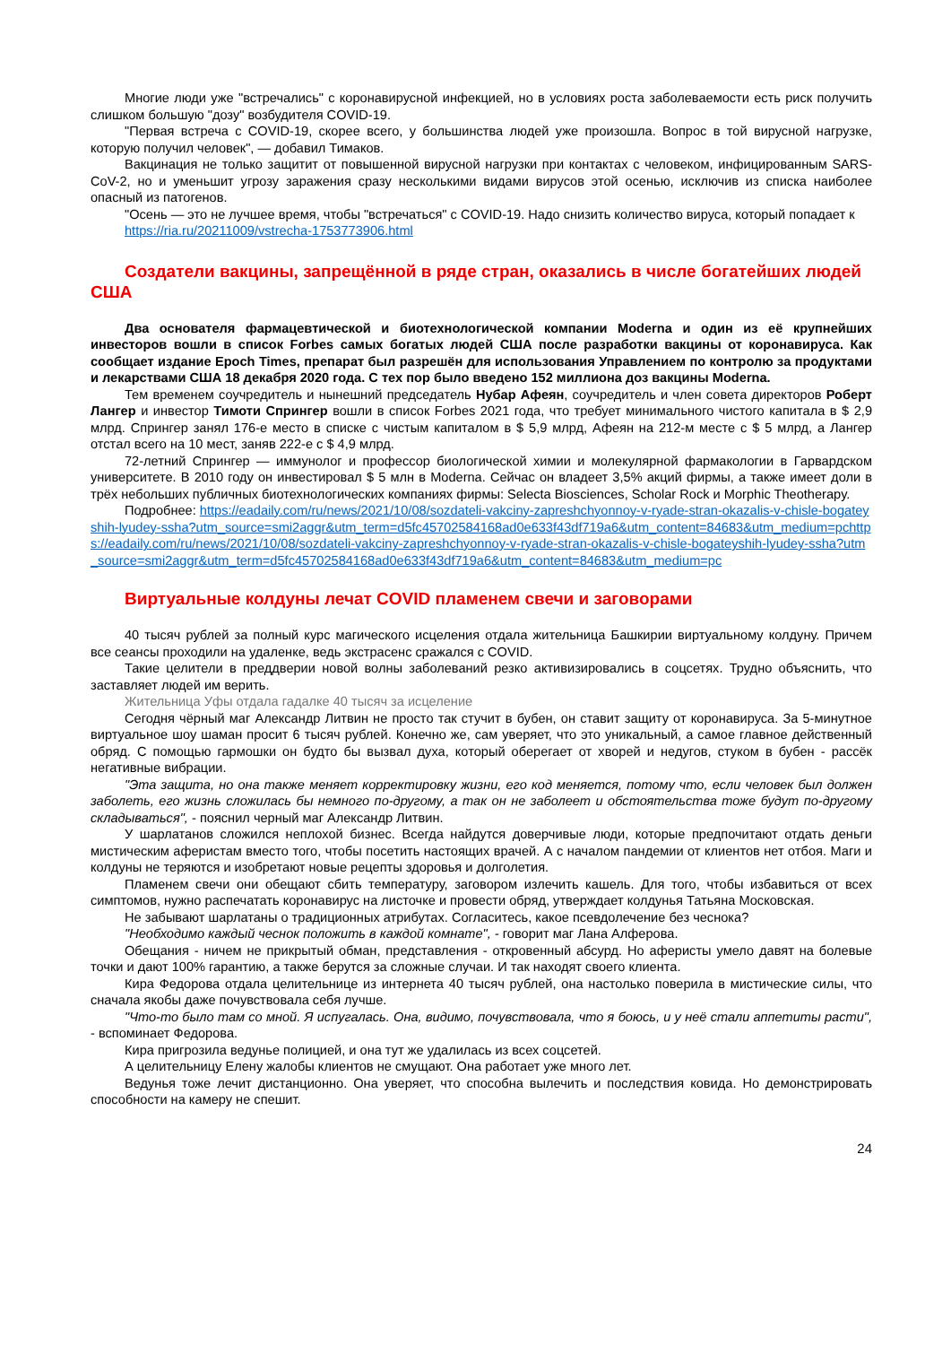Многие люди уже "встречались" с коронавирусной инфекцией, но в условиях роста заболеваемости есть риск получить слишком большую "дозу" возбудителя COVID-19.
"Первая встреча с COVID-19, скорее всего, у большинства людей уже произошла. Вопрос в той вирусной нагрузке, которую получил человек", — добавил Тимаков.
Вакцинация не только защитит от повышенной вирусной нагрузки при контактах с человеком, инфицированным SARS-CoV-2, но и уменьшит угрозу заражения сразу несколькими видами вирусов этой осенью, исключив из списка наиболее опасный из патогенов.
"Осень — это не лучшее время, чтобы "встречаться" с COVID-19. Надо снизить количество вируса, который попадает к
https://ria.ru/20211009/vstrecha-1753773906.html
Создатели вакцины, запрещённой в ряде стран, оказались в числе богатейших людей США
Два основателя фармацевтической и биотехнологической компании Moderna и один из её крупнейших инвесторов вошли в список Forbes самых богатых людей США после разработки вакцины от коронавируса. Как сообщает издание Epoch Times, препарат был разрешён для использования Управлением по контролю за продуктами и лекарствами США 18 декабря 2020 года. С тех пор было введено 152 миллиона доз вакцины Moderna.
Тем временем соучредитель и нынешний председатель Нубар Афеян, соучредитель и член совета директоров Роберт Лангер и инвестор Тимоти Спрингер вошли в список Forbes 2021 года, что требует минимального чистого капитала в $ 2,9 млрд. Спрингер занял 176-е место в списке с чистым капиталом в $ 5,9 млрд, Афеян на 212-м месте с $ 5 млрд, а Лангер отстал всего на 10 мест, заняв 222-е с $ 4,9 млрд.
72-летний Спрингер — иммунолог и профессор биологической химии и молекулярной фармакологии в Гарвардском университете. В 2010 году он инвестировал $ 5 млн в Moderna. Сейчас он владеет 3,5% акций фирмы, а также имеет доли в трёх небольших публичных биотехнологических компаниях фирмы: Selecta Biosciences, Scholar Rock и Morphic Theotherapy.
Подробнее: https://eadaily.com/ru/news/2021/10/08/sozdateli-vakciny-zapreshchyonnoy-v-ryade-stran-okazalis-v-chisle-bogateyshih-lyudey-ssha?utm_source=smi2aggr&utm_term=d5fc45702584168ad0e633f43df719a6&utm_content=84683&utm_medium=pchttps://eadaily.com/ru/news/2021/10/08/sozdateli-vakciny-zapreshchyonnoy-v-ryade-stran-okazalis-v-chisle-bogateyshih-lyudey-ssha?utm_source=smi2aggr&utm_term=d5fc45702584168ad0e633f43df719a6&utm_content=84683&utm_medium=pc
Виртуальные колдуны лечат COVID пламенем свечи и заговорами
40 тысяч рублей за полный курс магического исцеления отдала жительница Башкирии виртуальному колдуну. Причем все сеансы проходили на удаленке, ведь экстрасенс сражался с COVID.
Такие целители в преддверии новой волны заболеваний резко активизировались в соцсетях. Трудно объяснить, что заставляет людей им верить.
Жительница Уфы отдала гадалке 40 тысяч за исцеление
Сегодня чёрный маг Александр Литвин не просто так стучит в бубен, он ставит защиту от коронавируса. За 5-минутное виртуальное шоу шаман просит 6 тысяч рублей. Конечно же, сам уверяет, что это уникальный, а самое главное действенный обряд. С помощью гармошки он будто бы вызвал духа, который оберегает от хворей и недугов, стуком в бубен - рассёк негативные вибрации.
"Эта защита, но она также меняет корректировку жизни, его код меняется, потому что, если человек был должен заболеть, его жизнь сложилась бы немного по-другому, а так он не заболеет и обстоятельства тоже будут по-другому складываться", - пояснил черный маг Александр Литвин.
У шарлатанов сложился неплохой бизнес. Всегда найдутся доверчивые люди, которые предпочитают отдать деньги мистическим аферистам вместо того, чтобы посетить настоящих врачей. А с началом пандемии от клиентов нет отбоя. Маги и колдуны не теряются и изобретают новые рецепты здоровья и долголетия.
Пламенем свечи они обещают сбить температуру, заговором излечить кашель. Для того, чтобы избавиться от всех симптомов, нужно распечатать коронавирус на листочке и провести обряд, утверждает колдунья Татьяна Московская.
Не забывают шарлатаны о традиционных атрибутах. Согласитесь, какое псевдолечение без чеснока?
"Необходимо каждый чеснок положить в каждой комнате", - говорит маг Лана Алферова.
Обещания - ничем не прикрытый обман, представления - откровенный абсурд. Но аферисты умело давят на болевые точки и дают 100% гарантию, а также берутся за сложные случаи. И так находят своего клиента.
Кира Федорова отдала целительнице из интернета 40 тысяч рублей, она настолько поверила в мистические силы, что сначала якобы даже почувствовала себя лучше.
"Что-то было там со мной. Я испугалась. Она, видимо, почувствовала, что я боюсь, и у неё стали аппетиты расти", - вспоминает Федорова.
Кира пригрозила ведунье полицией, и она тут же удалилась из всех соцсетей.
А целительницу Елену жалобы клиентов не смущают. Она работает уже много лет.
Ведунья тоже лечит дистанционно. Она уверяет, что способна вылечить и последствия ковида. Но демонстрировать способности на камеру не спешит.
24